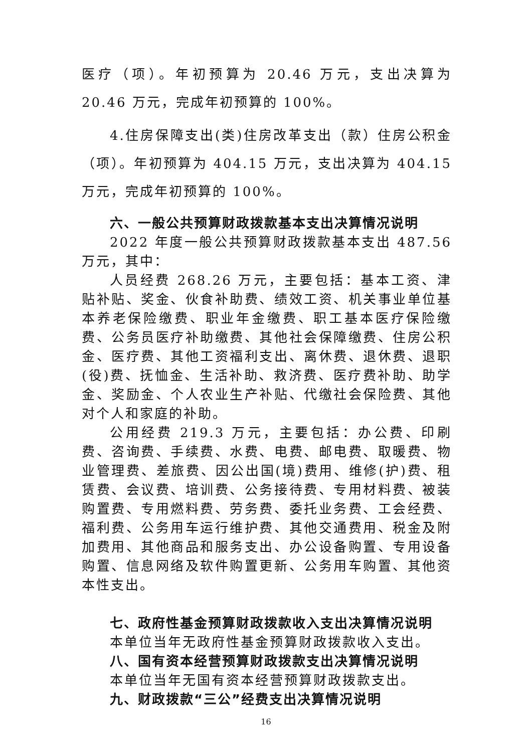医疗（项）。年初预算为 20.46 万元，支出决算为 20.46 万元，完成年初预算的 100%。
4.住房保障支出(类)住房改革支出（款）住房公积金（项）。年初预算为 404.15 万元，支出决算为 404.15 万元，完成年初预算的 100%。
六、一般公共预算财政拨款基本支出决算情况说明
2022 年度一般公共预算财政拨款基本支出 487.56 万元，其中：
人员经费 268.26 万元，主要包括：基本工资、津贴补贴、奖金、伙食补助费、绩效工资、机关事业单位基本养老保险缴费、职业年金缴费、职工基本医疗保险缴费、公务员医疗补助缴费、其他社会保障缴费、住房公积金、医疗费、其他工资福利支出、离休费、退休费、退职(役)费、抚恤金、生活补助、救济费、医疗费补助、助学金、奖励金、个人农业生产补贴、代缴社会保险费、其他对个人和家庭的补助。
公用经费 219.3 万元，主要包括：办公费、印刷费、咨询费、手续费、水费、电费、邮电费、取暖费、物业管理费、差旅费、因公出国(境)费用、维修(护)费、租赁费、会议费、培训费、公务接待费、专用材料费、被装购置费、专用燃料费、劳务费、委托业务费、工会经费、福利费、公务用车运行维护费、其他交通费用、税金及附加费用、其他商品和服务支出、办公设备购置、专用设备购置、信息网络及软件购置更新、公务用车购置、其他资本性支出。
七、政府性基金预算财政拨款收入支出决算情况说明
本单位当年无政府性基金预算财政拨款收入支出。
八、国有资本经营预算财政拨款支出决算情况说明
本单位当年无国有资本经营预算财政拨款支出。
九、财政拨款“三公”经费支出决算情况说明
16